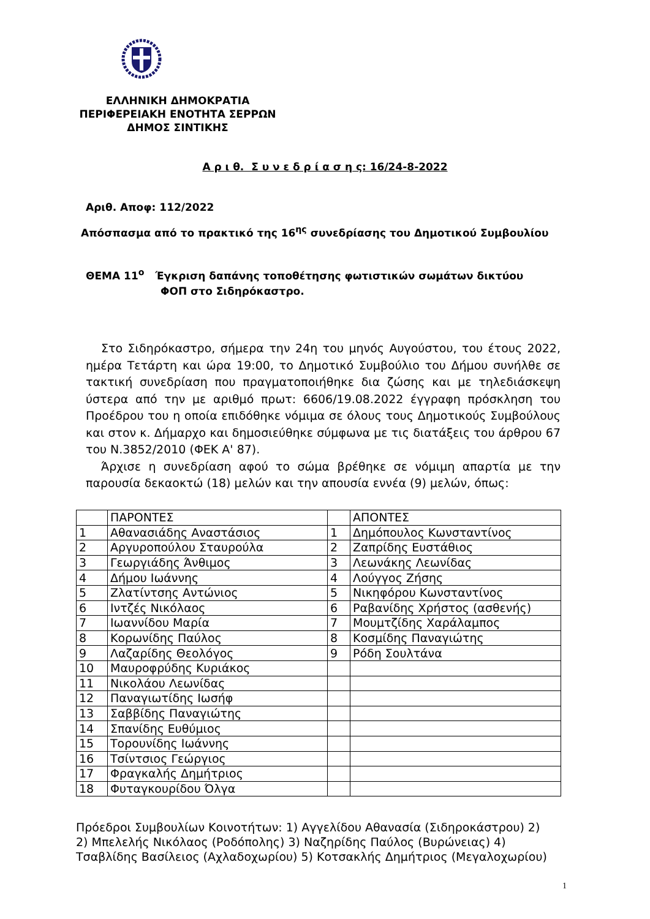ΕΛΛΗΝΙΚΗ ΔΗΜΟΚΡΑΤΙΑ
ΠΕΡΙΦΕΡΕΙΑΚΗ ΕΝΟΤΗΤΑ ΣΕΡΡΩΝ
ΔΗΜΟΣ ΣΙΝΤΙΚΗΣ
Α ρ ι θ. Σ υ ν ε δ ρ ί α σ η ς: 16/24-8-2022
Αριθ. Αποφ: 112/2022
Απόσπασμα από το πρακτικό της 16<sup>ης</sup> συνεδρίασης του Δημοτικού Συμβουλίου
ΘΕΜΑ 11<sup>ο</sup> Έγκριση δαπάνης τοποθέτησης φωτιστικών σωμάτων δικτύου
ΦΟΠ στο Σιδηρόκαστρο.
Στο Σιδηρόκαστρο, σήμερα την 24η του μηνός Αυγούστου, του έτους 2022, ημέρα Τετάρτη και ώρα 19:00, το Δημοτικό Συμβούλιο του Δήμου συνήλθε σε τακτική συνεδρίαση που πραγματοποιήθηκε δια ζώσης και με τηλεδιάσκεψη ύστερα από την με αριθμό πρωτ: 6606/19.08.2022 έγγραφη πρόσκληση του Προέδρου του η οποία επιδόθηκε νόμιμα σε όλους τους Δημοτικούς Συμβούλους και στον κ. Δήμαρχο και δημοσιεύθηκε σύμφωνα με τις διατάξεις του άρθρου 67 του Ν.3852/2010 (ΦΕΚ Α' 87).
Άρχισε η συνεδρίαση αφού το σώμα βρέθηκε σε νόμιμη απαρτία με την παρουσία δεκαοκτώ (18) μελών και την απουσία εννέα (9) μελών, όπως:
| | ΠΑΡΟΝΤΕΣ | | ΑΠΟΝΤΕΣ |
| 1 | Αθανασιάδης Αναστάσιος | 1 | Δημόπουλος Κωνσταντίνος |
| 2 | Αργυροπούλου Σταυρούλα | 2 | Ζαπρίδης Ευστάθιος |
| 3 | Γεωργιάδης Άνθιμος | 3 | Λεωνάκης Λεωνίδας |
| 4 | Δήμου Ιωάννης | 4 | Λούγγος Ζήσης |
| 5 | Ζλατίντσης Αντώνιος | 5 | Νικηφόρου Κωνσταντίνος |
| 6 | Ιντζές Νικόλαος | 6 | Ραβανίδης Χρήστος (ασθενής) |
| 7 | Ιωαννίδου Μαρία | 7 | Μουμτζίδης Χαράλαμπος |
| 8 | Κορωνίδης Παύλος | 8 | Κοσμίδης Παναγιώτης |
| 9 | Λαζαρίδης Θεολόγος | 9 | Ρόδη Σουλτάνα |
| 10 | Μαυροφρύδης Κυριάκος | | |
| 11 | Νικολάου Λεωνίδας | | |
| 12 | Παναγιωτίδης Ιωσήφ | | |
| 13 | Σαββίδης Παναγιώτης | | |
| 14 | Σπανίδης Ευθύμιος | | |
| 15 | Τορουνίδης Ιωάννης | | |
| 16 | Τσίντσιος Γεώργιος | | |
| 17 | Φραγκαλής Δημήτριος | | |
| 18 | Φυταγκουρίδου Όλγα | | |
Πρόεδροι Συμβουλίων Κοινοτήτων: 1) Αγγελίδου Αθανασία (Σιδηροκάστρου) 2)
2) Μπελελής Νικόλαος (Ροδόπολης) 3) Ναζηρίδης Παύλος (Βυρώνειας) 4)
Τσαβλίδης Βασίλειος (Αχλαδοχωρίου) 5) Κοτσακλής Δημήτριος (Μεγαλοχωρίου)
1